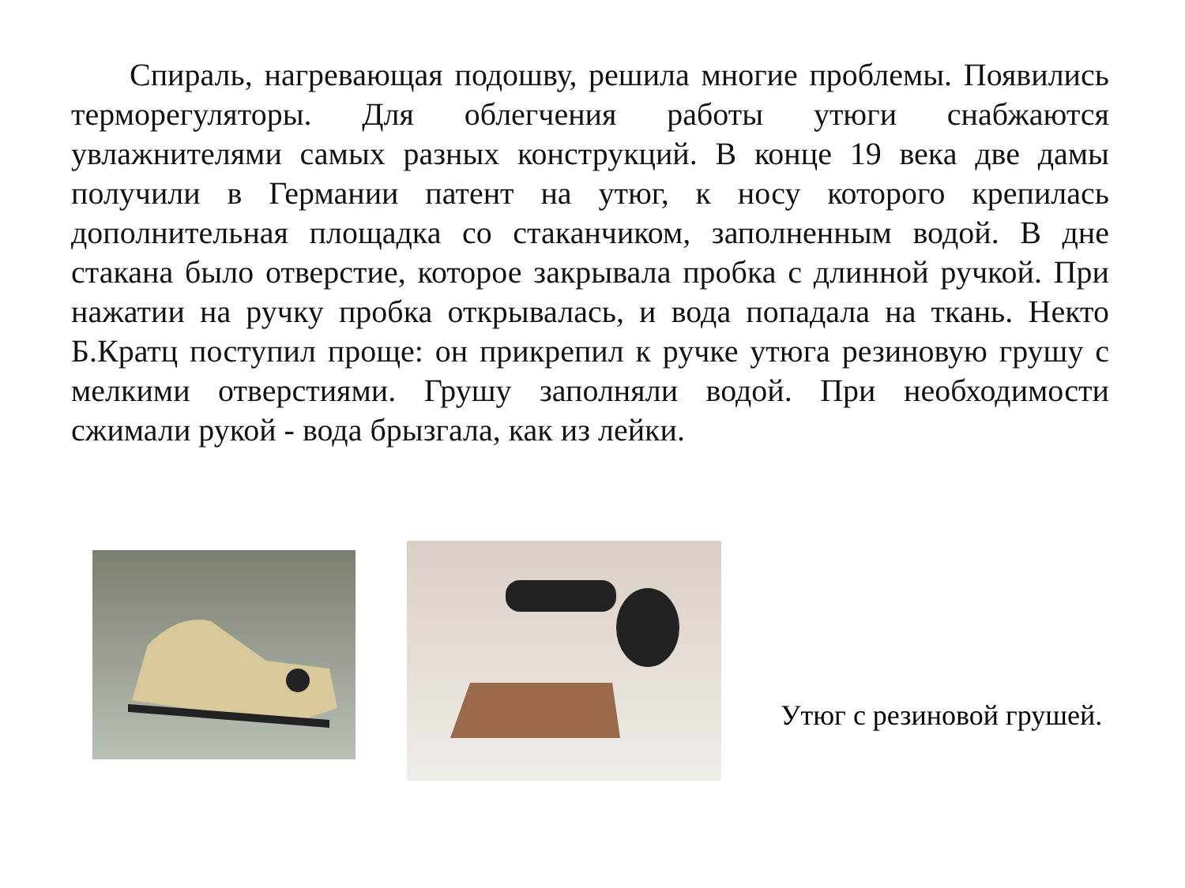Спираль, нагревающая подошву, решила многие проблемы. Появились терморегуляторы. Для облегчения работы утюги снабжаются увлажнителями самых разных конструкций. В конце 19 века две дамы получили в Германии патент на утюг, к носу которого крепилась дополнительная площадка со стаканчиком, заполненным водой. В дне стакана было отверстие, которое закрывала пробка с длинной ручкой. При нажатии на ручку пробка открывалась, и вода попадала на ткань. Некто Б.Кратц поступил проще: он прикрепил к ручке утюга резиновую грушу с мелкими отверстиями. Грушу заполняли водой. При необходимости сжимали рукой - вода брызгала, как из лейки.
Утюг с резиновой грушей.